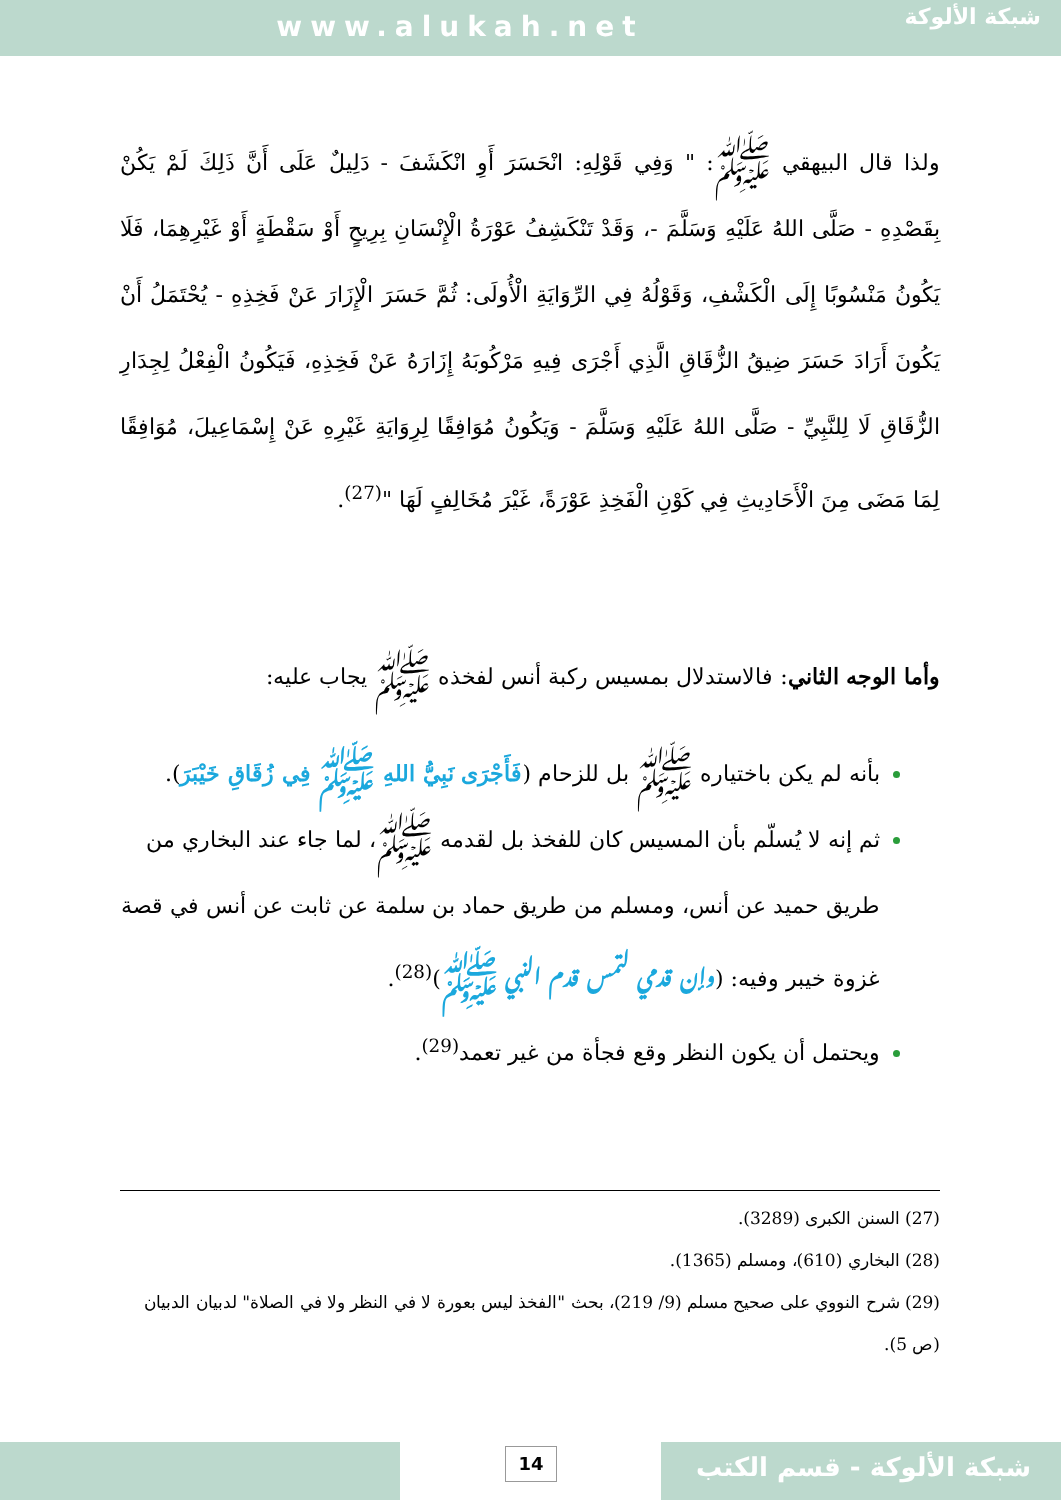www.alukah.net
شبكة الألوكة
ولذا قال البيهقي ﷺ: " وَفِي قَوْلِهِ: انْحَسَرَ أَوِ انْكَشَفَ - دَلِيلٌ عَلَى أَنَّ ذَلِكَ لَمْ يَكُنْ بِقَصْدِهِ - صَلَّى اللهُ عَلَيْهِ وَسَلَّمَ -، وَقَدْ تَنْكَشِفُ عَوْرَةُ الْإِنْسَانِ بِرِيحٍ أَوْ سَقْطَةٍ أَوْ غَيْرِهِمَا، فَلَا يَكُونُ مَنْسُوبًا إِلَى الْكَشْفِ، وَقَوْلُهُ فِي الرِّوَايَةِ الْأُولَى: ثُمَّ حَسَرَ الْإِزَارَ عَنْ فَخِذِهِ - يُحْتَمَلُ أَنْ يَكُونَ أَرَادَ حَسَرَ ضِيقُ الزُّقَاقِ الَّذِي أَجْرَى فِيهِ مَرْكُوبَهُ إِزَارَهُ عَنْ فَخِذِهِ، فَيَكُونُ الْفِعْلُ لِجِدَارِ الزُّقَاقِ لَا لِلنَّبِيِّ - صَلَّى اللهُ عَلَيْهِ وَسَلَّمَ - وَيَكُونُ مُوَافِقًا لِرِوَايَةِ غَيْرِهِ عَنْ إِسْمَاعِيلَ، مُوَافِقًا لِمَا مَضَى مِنَ الْأَحَادِيثِ فِي كَوْنِ الْفَخِذِ عَوْرَةً، غَيْرَ مُخَالِفٍ لَهَا "<sup>(27)</sup>.
وأما الوجه الثاني: فالاستدلال بمسيس ركبة أنس لفخذه ﷺ يجاب عليه:
بأنه لم يكن باختياره ﷺ بل للزحام (فَأَجْرَى نَبِيُّ اللهِ ﷺ فِي زُقَاقِ خَيْبَرَ).
ثم إنه لا يُسلّم بأن المسيس كان للفخذ بل لقدمه ﷺ، لما جاء عند البخاري من طريق حميد عن أنس، ومسلم من طريق حماد بن سلمة عن ثابت عن أنس في قصة غزوة خيبر وفيه: (وإن قدمي لتمس قدم النبي ﷺ)<sup>(28)</sup>.
ويحتمل أن يكون النظر وقع فجأة من غير تعمد<sup>(29)</sup>.
(27) السنن الكبرى (3289).
(28) البخاري (610)، ومسلم (1365).
(29) شرح النووي على صحيح مسلم (9/ 219)، بحث "الفخذ ليس بعورة لا في النظر ولا في الصلاة" لدبيان الدبيان (ص 5).
14 شبكة الألوكة - قسم الكتب